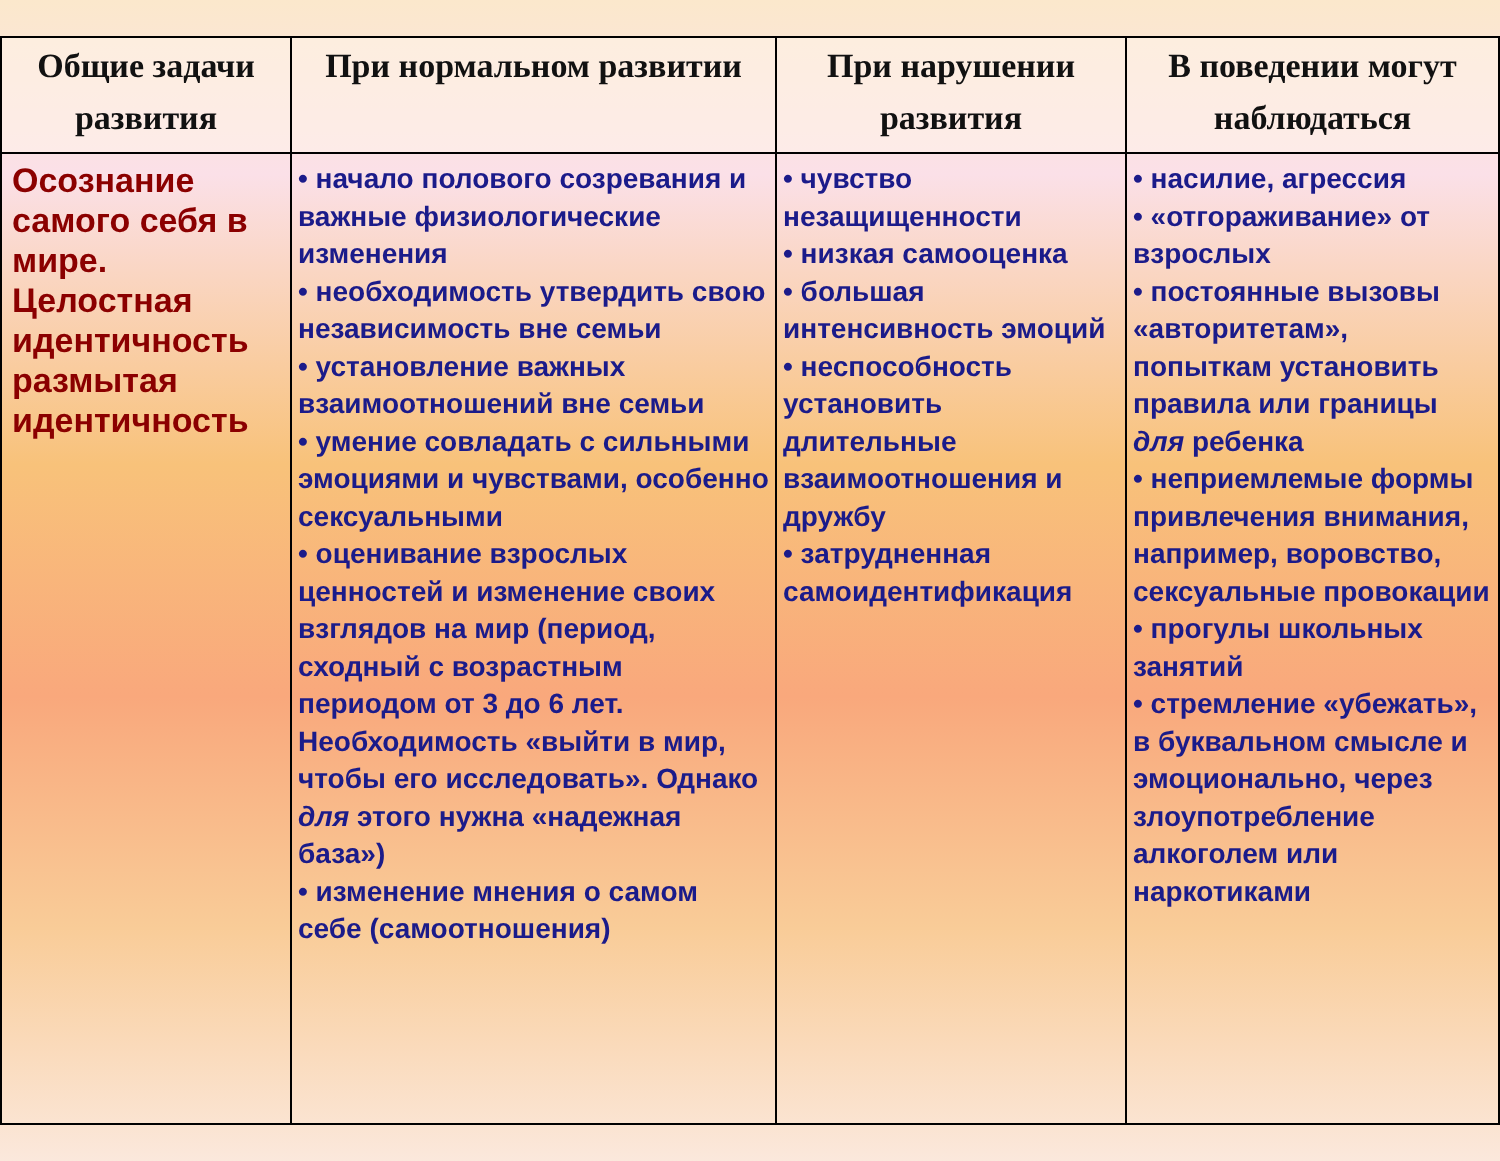| Общие задачи развития | При нормальном развитии | При нарушении развития | В поведении могут наблюдаться |
| --- | --- | --- | --- |
| Осознание самого себя в мире. Целостная идентичность размытая идентичность | • начало полового созревания и важные физиологические изменения • необходимость утвердить свою независимость вне семьи • установление важных взаимоотношений вне семьи • умение совладать с сильными эмоциями и чувствами, особенно сексуальными • оценивание взрослых ценностей и изменение своих взглядов на мир (период, сходный с возрастным периодом от 3 до 6 лет. Необходимость «выйти в мир, чтобы его исследовать». Однако для этого нужна «надежная база») • изменение мнения о самом себе (самоотношения) | • чувство незащищенности • низкая самооценка • большая интенсивность эмоций • неспособность установить длительные взаимоотношения и дружбу • затрудненная самоидентификация | • насилие, агрессия • «отгораживание» от взрослых • постоянные вызовы «авторитетам», попыткам установить правила или границы для ребенка • неприемлемые формы привлечения внимания, например, воровство, сексуальные провокации • прогулы школьных занятий • стремление «убежать», в буквальном смысле и эмоционально, через злоупотребление алкоголем или наркотиками |